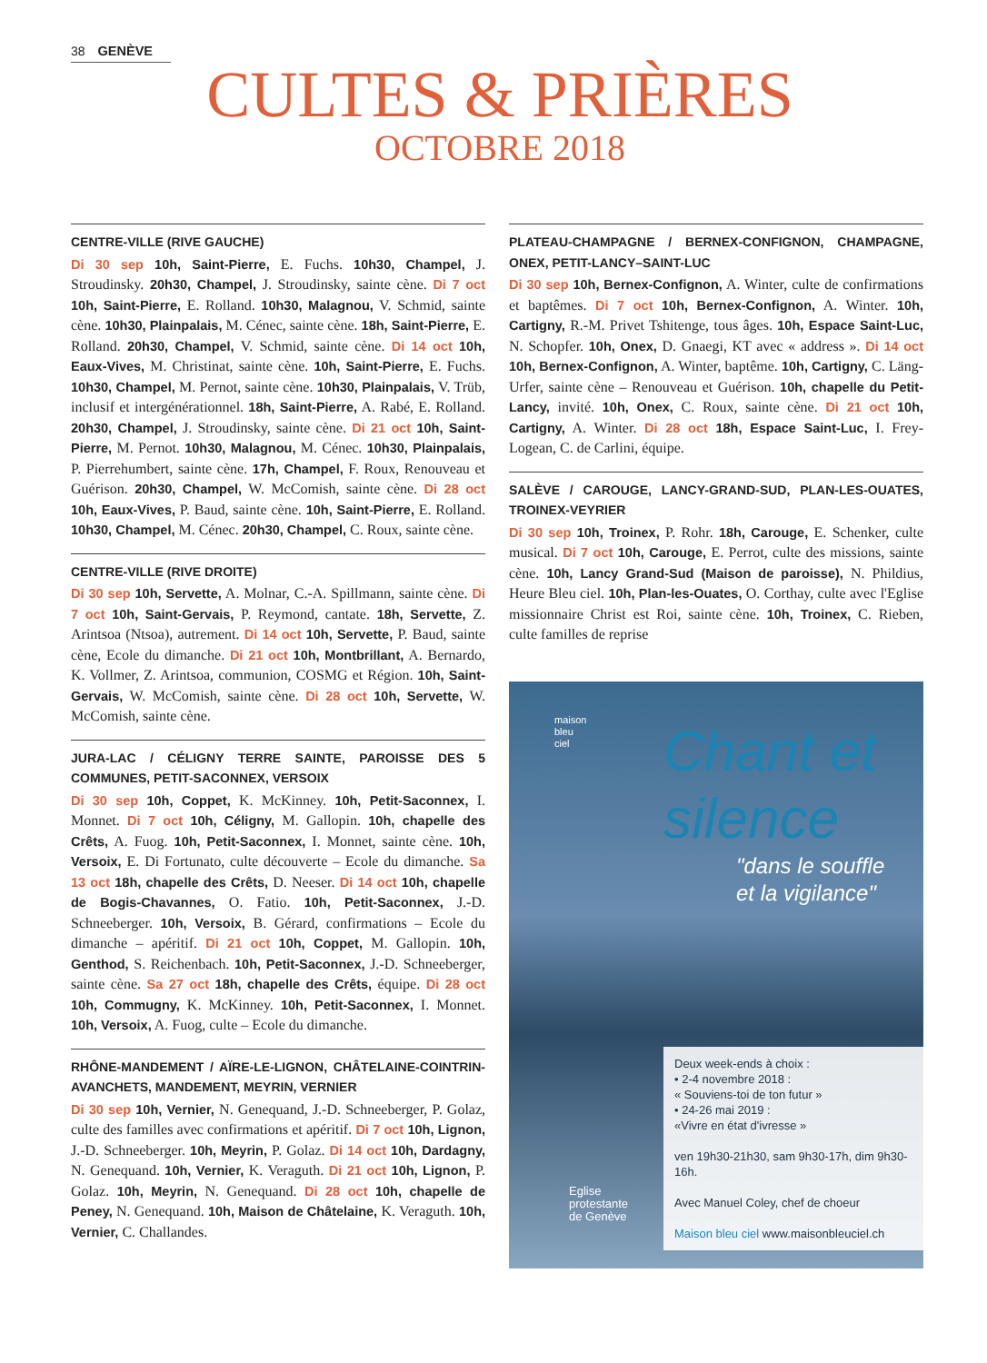38 GENÈVE
CULTES & PRIÈRES
OCTOBRE 2018
CENTRE-VILLE (RIVE GAUCHE)
Di 30 sep 10h, Saint-Pierre, E. Fuchs. 10h30, Champel, J. Stroudinsky. 20h30, Champel, J. Stroudinsky, sainte cène. Di 7 oct 10h, Saint-Pierre, E. Rolland. 10h30, Malagnou, V. Schmid, sainte cène. 10h30, Plainpalais, M. Cénec, sainte cène. 18h, Saint-Pierre, E. Rolland. 20h30, Champel, V. Schmid, sainte cène. Di 14 oct 10h, Eaux-Vives, M. Christinat, sainte cène. 10h, Saint-Pierre, E. Fuchs. 10h30, Champel, M. Pernot, sainte cène. 10h30, Plainpalais, V. Trüb, inclusif et intergénérationnel. 18h, Saint-Pierre, A. Rabé, E. Rolland. 20h30, Champel, J. Stroudinsky, sainte cène. Di 21 oct 10h, Saint-Pierre, M. Pernot. 10h30, Malagnou, M. Cénec. 10h30, Plainpalais, P. Pierrehumbert, sainte cène. 17h, Champel, F. Roux, Renouveau et Guérison. 20h30, Champel, W. McComish, sainte cène. Di 28 oct 10h, Eaux-Vives, P. Baud, sainte cène. 10h, Saint-Pierre, E. Rolland. 10h30, Champel, M. Cénec. 20h30, Champel, C. Roux, sainte cène.
CENTRE-VILLE (RIVE DROITE)
Di 30 sep 10h, Servette, A. Molnar, C.-A. Spillmann, sainte cène. Di 7 oct 10h, Saint-Gervais, P. Reymond, cantate. 18h, Servette, Z. Arintsoa (Ntsoa), autrement. Di 14 oct 10h, Servette, P. Baud, sainte cène, Ecole du dimanche. Di 21 oct 10h, Montbrillant, A. Bernardo, K. Vollmer, Z. Arintsoa, communion, COSMG et Région. 10h, Saint-Gervais, W. McComish, sainte cène. Di 28 oct 10h, Servette, W. McComish, sainte cène.
JURA-LAC / CÉLIGNY TERRE SAINTE, PAROISSE DES 5 COMMUNES, PETIT-SACONNEX, VERSOIX
Di 30 sep 10h, Coppet, K. McKinney. 10h, Petit-Saconnex, I. Monnet. Di 7 oct 10h, Céligny, M. Gallopin. 10h, chapelle des Crêts, A. Fuog. 10h, Petit-Saconnex, I. Monnet, sainte cène. 10h, Versoix, E. Di Fortunato, culte découverte – Ecole du dimanche. Sa 13 oct 18h, chapelle des Crêts, D. Neeser. Di 14 oct 10h, chapelle de Bogis-Chavannes, O. Fatio. 10h, Petit-Saconnex, J.-D. Schneeberger. 10h, Versoix, B. Gérard, confirmations – Ecole du dimanche – apéritif. Di 21 oct 10h, Coppet, M. Gallopin. 10h, Genthod, S. Reichenbach. 10h, Petit-Saconnex, J.-D. Schneeberger, sainte cène. Sa 27 oct 18h, chapelle des Crêts, équipe. Di 28 oct 10h, Commugny, K. McKinney. 10h, Petit-Saconnex, I. Monnet. 10h, Versoix, A. Fuog, culte – Ecole du dimanche.
RHÔNE-MANDEMENT / AÏRE-LE-LIGNON, CHÂTELAINE-COINTRIN-AVANCHETS, MANDEMENT, MEYRIN, VERNIER
Di 30 sep 10h, Vernier, N. Genequand, J.-D. Schneeberger, P. Golaz, culte des familles avec confirmations et apéritif. Di 7 oct 10h, Lignon, J.-D. Schneeberger. 10h, Meyrin, P. Golaz. Di 14 oct 10h, Dardagny, N. Genequand. 10h, Vernier, K. Veraguth. Di 21 oct 10h, Lignon, P. Golaz. 10h, Meyrin, N. Genequand. Di 28 oct 10h, chapelle de Peney, N. Genequand. 10h, Maison de Châtelaine, K. Veraguth. 10h, Vernier, C. Challandes.
PLATEAU-CHAMPAGNE / BERNEX-CONFIGNON, CHAMPAGNE, ONEX, PETIT-LANCY–SAINT-LUC
Di 30 sep 10h, Bernex-Confignon, A. Winter, culte de confirmations et baptêmes. Di 7 oct 10h, Bernex-Confignon, A. Winter. 10h, Cartigny, R.-M. Privet Tshitenge, tous âges. 10h, Espace Saint-Luc, N. Schopfer. 10h, Onex, D. Gnaegi, KT avec « address ». Di 14 oct 10h, Bernex-Confignon, A. Winter, baptême. 10h, Cartigny, C. Läng-Urfer, sainte cène – Renouveau et Guérison. 10h, chapelle du Petit-Lancy, invité. 10h, Onex, C. Roux, sainte cène. Di 21 oct 10h, Cartigny, A. Winter. Di 28 oct 18h, Espace Saint-Luc, I. Frey-Logean, C. de Carlini, équipe.
SALÈVE / CAROUGE, LANCY-GRAND-SUD, PLAN-LES-OUATES, TROINEX-VEYRIER
Di 30 sep 10h, Troinex, P. Rohr. 18h, Carouge, E. Schenker, culte musical. Di 7 oct 10h, Carouge, E. Perrot, culte des missions, sainte cène. 10h, Lancy Grand-Sud (Maison de paroisse), N. Phildius, Heure Bleu ciel. 10h, Plan-les-Ouates, O. Corthay, culte avec l'Eglise missionnaire Christ est Roi, sainte cène. 10h, Troinex, C. Rieben, culte familles de reprise
maison
bleu
ciel
Chant et
silence
"dans le souffle
et la vigilance"
Eglise
protestante
de Genève
Deux week-ends à choix :
• 2-4 novembre 2018 :
« Souviens-toi de ton futur »
• 24-26 mai 2019 :
«Vivre en état d'ivresse »
ven 19h30-21h30, sam 9h30-17h, dim 9h30-16h.
Avec Manuel Coley, chef de choeur
Maison bleu ciel www.maisonbleuciel.ch